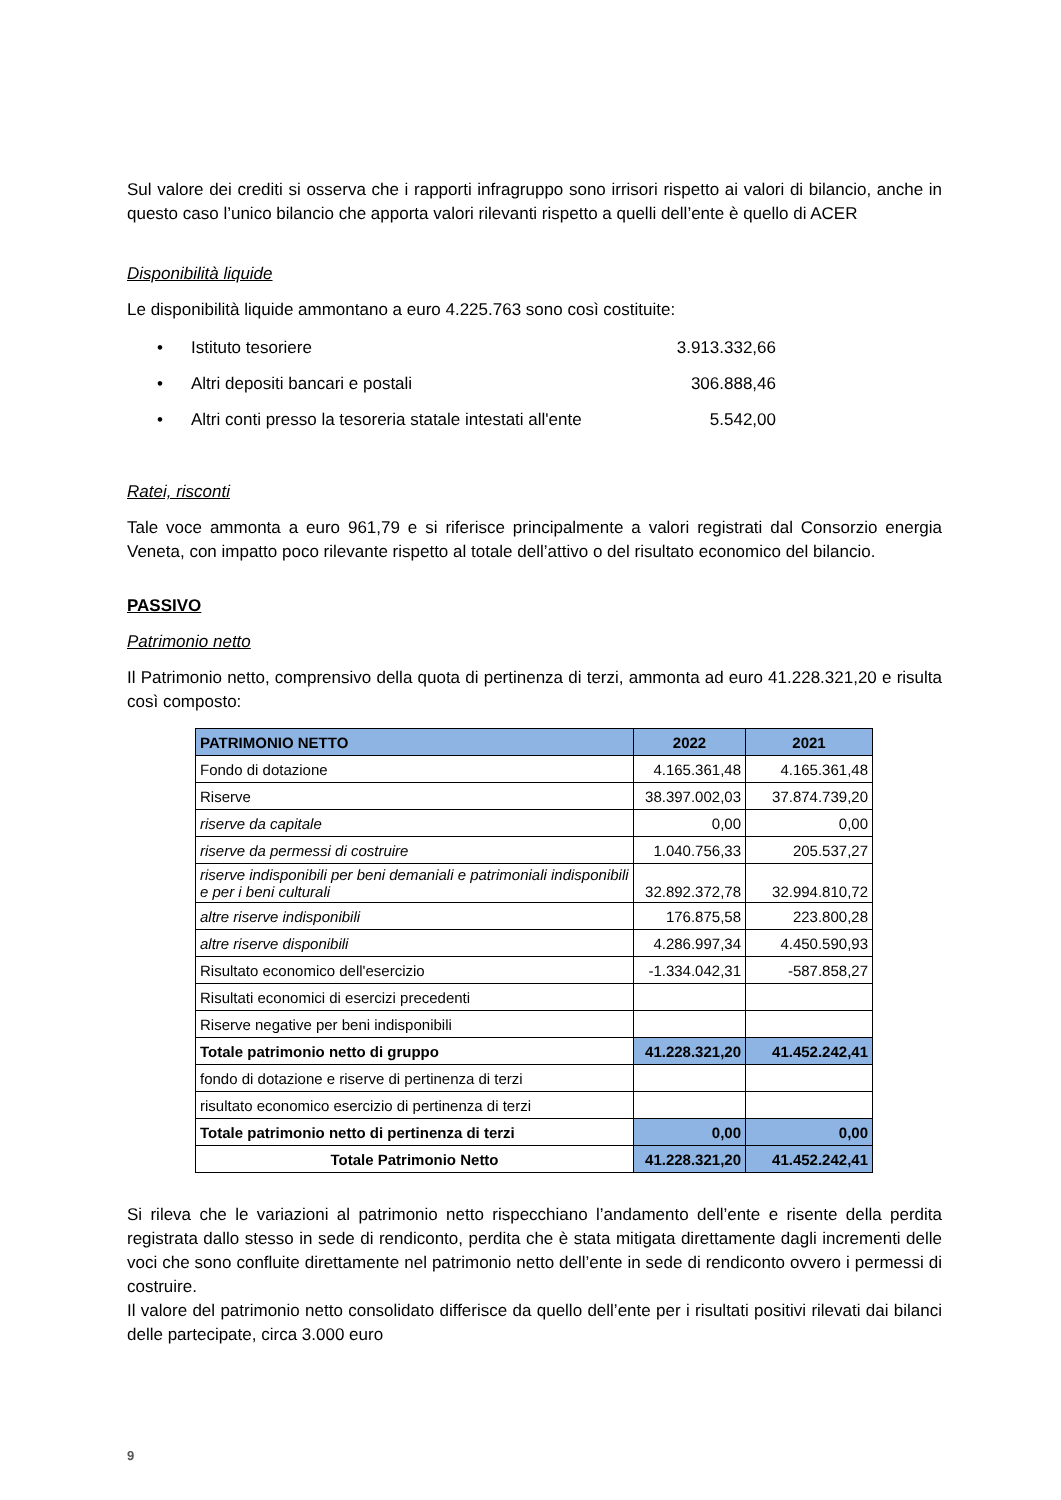Sul valore dei crediti si osserva che i rapporti infragruppo sono irrisori rispetto ai valori di bilancio, anche in questo caso l’unico bilancio che apporta valori rilevanti rispetto a quelli dell’ente è quello di ACER
Disponibilità liquide
Le disponibilità liquide ammontano a euro 4.225.763 sono così costituite:
• Istituto tesoriere 3.913.332,66
• Altri depositi bancari e postali 306.888,46
• Altri conti presso la tesoreria statale intestati all'ente 5.542,00
Ratei, risconti
Tale voce ammonta a euro 961,79 e si riferisce principalmente a valori registrati dal Consorzio energia Veneta, con impatto poco rilevante rispetto al totale dell’attivo o del risultato economico del bilancio.
PASSIVO
Patrimonio netto
Il Patrimonio netto, comprensivo della quota di pertinenza di terzi, ammonta ad euro 41.228.321,20 e risulta così composto:
| PATRIMONIO NETTO | 2022 | 2021 |
| --- | --- | --- |
| Fondo di dotazione | 4.165.361,48 | 4.165.361,48 |
| Riserve | 38.397.002,03 | 37.874.739,20 |
| riserve da capitale | 0,00 | 0,00 |
| riserve da permessi di costruire | 1.040.756,33 | 205.537,27 |
| riserve indisponibili per beni demaniali e patrimoniali indisponibili e per i beni culturali | 32.892.372,78 | 32.994.810,72 |
| altre riserve indisponibili | 176.875,58 | 223.800,28 |
| altre riserve disponibili | 4.286.997,34 | 4.450.590,93 |
| Risultato economico dell'esercizio | -1.334.042,31 | -587.858,27 |
| Risultati economici di esercizi precedenti | | |
| Riserve negative per beni indisponibili | | |
| Totale patrimonio netto di gruppo | 41.228.321,20 | 41.452.242,41 |
| fondo di dotazione e riserve di pertinenza di terzi | | |
| risultato economico esercizio di pertinenza di terzi | | |
| Totale patrimonio netto di pertinenza di terzi | 0,00 | 0,00 |
| Totale Patrimonio Netto | 41.228.321,20 | 41.452.242,41 |
Si rileva che le variazioni al patrimonio netto rispecchiano l’andamento dell’ente e risente della perdita registrata dallo stesso in sede di rendiconto, perdita che è stata mitigata direttamente dagli incrementi delle voci che sono confluite direttamente nel patrimonio netto dell’ente in sede di rendiconto ovvero i permessi di costruire.
Il valore del patrimonio netto consolidato differisce da quello dell’ente per i risultati positivi rilevati dai bilanci delle partecipate, circa 3.000 euro
9